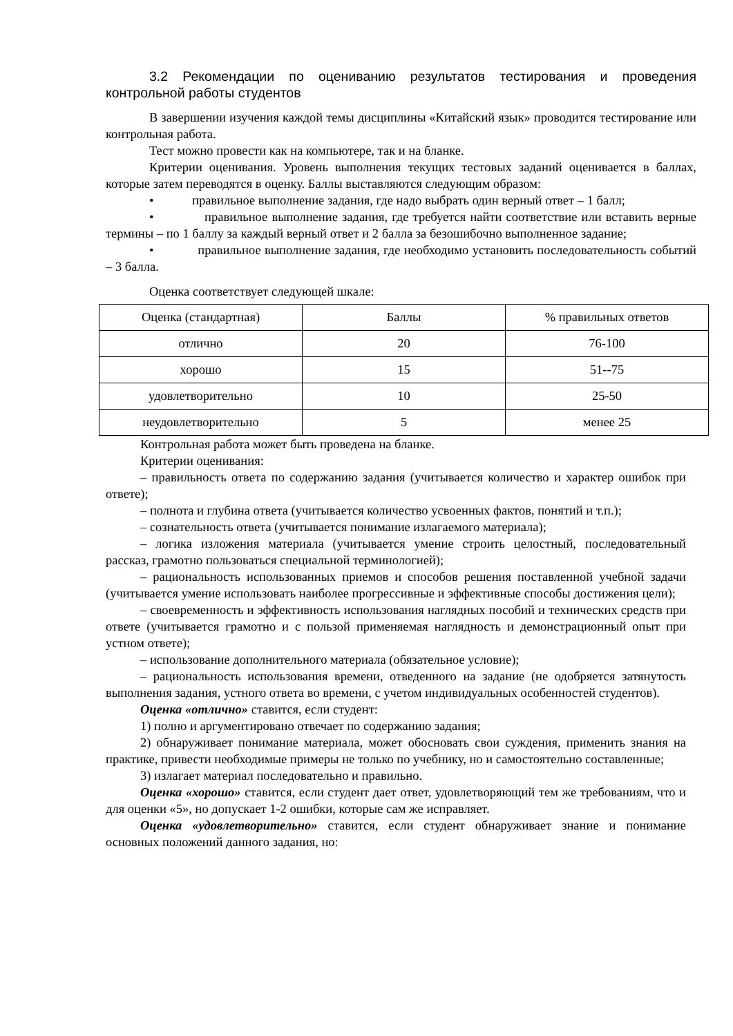3.2 Рекомендации по оцениванию результатов тестирования и проведения контрольной работы студентов
В завершении изучения каждой темы дисциплины «Китайский язык» проводится тестирование или контрольная работа.
Тест можно провести как на компьютере, так и на бланке.
Критерии оценивания. Уровень выполнения текущих тестовых заданий оценивается в баллах, которые затем переводятся в оценку. Баллы выставляются следующим образом:
• правильное выполнение задания, где надо выбрать один верный ответ – 1 балл;
• правильное выполнение задания, где требуется найти соответствие или вставить верные термины – по 1 баллу за каждый верный ответ и 2 балла за безошибочно выполненное задание;
• правильное выполнение задания, где необходимо установить последовательность событий – 3 балла.
Оценка соответствует следующей шкале:
| Оценка (стандартная) | Баллы | % правильных ответов |
| отлично | 20 | 76-100 |
| хорошо | 15 | 51--75 |
| удовлетворительно | 10 | 25-50 |
| неудовлетворительно | 5 | менее 25 |
Контрольная работа может быть проведена на бланке.
Критерии оценивания:
– правильность ответа по содержанию задания (учитывается количество и характер ошибок при ответе);
– полнота и глубина ответа (учитывается количество усвоенных фактов, понятий и т.п.);
– сознательность ответа (учитывается понимание излагаемого материала);
– логика изложения материала (учитывается умение строить целостный, последовательный рассказ, грамотно пользоваться специальной терминологией);
– рациональность использованных приемов и способов решения поставленной учебной задачи (учитывается умение использовать наиболее прогрессивные и эффективные способы достижения цели);
– своевременность и эффективность использования наглядных пособий и технических средств при ответе (учитывается грамотно и с пользой применяемая наглядность и демонстрационный опыт при устном ответе);
– использование дополнительного материала (обязательное условие);
– рациональность использования времени, отведенного на задание (не одобряется затянутость выполнения задания, устного ответа во времени, с учетом индивидуальных особенностей студентов).
Оценка «отлично» ставится, если студент:
1) полно и аргументировано отвечает по содержанию задания;
2) обнаруживает понимание материала, может обосновать свои суждения, применить знания на практике, привести необходимые примеры не только по учебнику, но и самостоятельно составленные;
3) излагает материал последовательно и правильно.
Оценка «хорошо» ставится, если студент дает ответ, удовлетворяющий тем же требованиям, что и для оценки «5», но допускает 1-2 ошибки, которые сам же исправляет.
Оценка «удовлетворительно» ставится, если студент обнаруживает знание и понимание основных положений данного задания, но: